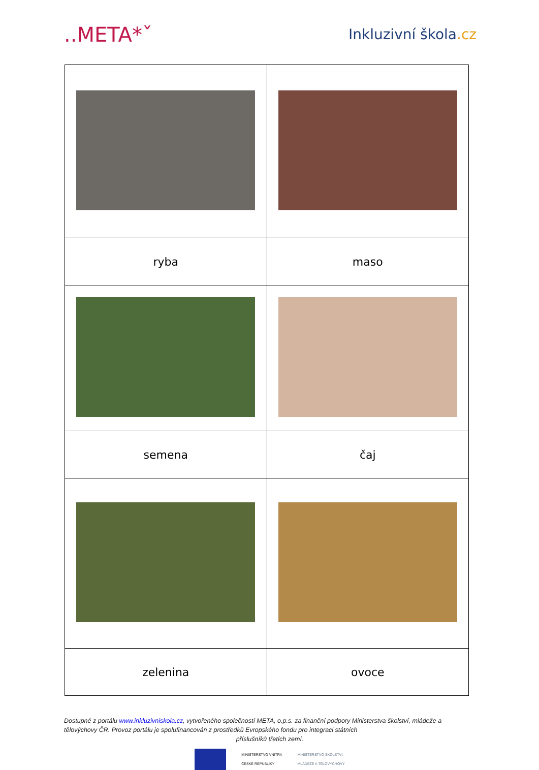..META*ˇ
Inkluzivní škola.cz
| ryba | maso |
| semena | čaj |
| zelenina | ovoce |
Dostupné z portálu www.inkluzivniskola.cz, vytvořeného společností META, o.p.s. za finanční podpory Ministerstva školství, mládeže a tělovýchovy ČR. Provoz portálu je spolufinancován z prostředků Evropského fondu pro integraci státních
příslušníků třetích zemí.
MINISTERSTVO VNITRA
ČESKÉ REPUBLIKY
MINISTERSTVO ŠKOLSTVÍ,
MLÁDEŽE A TĚLOVÝCHOVY